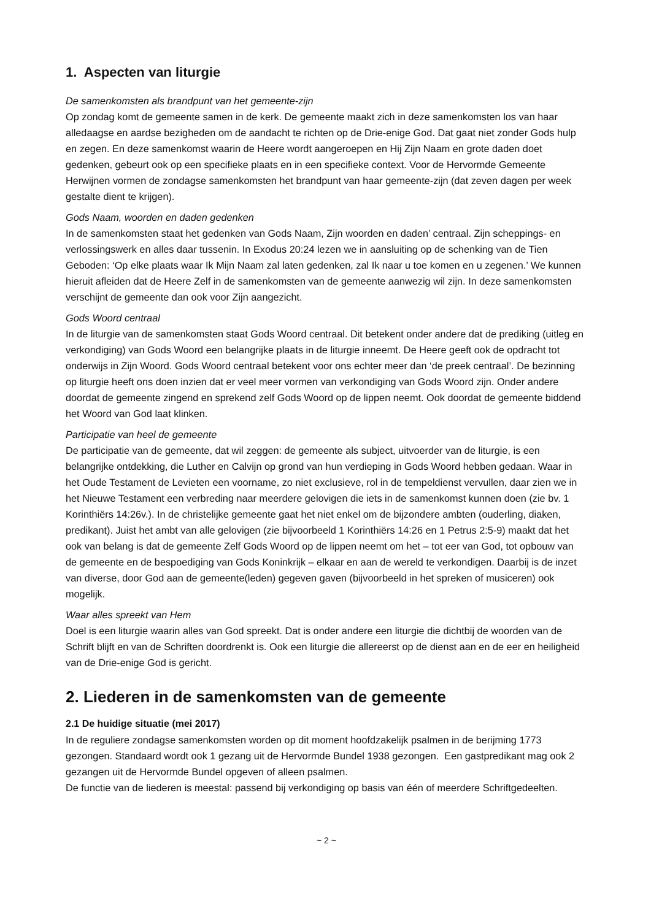1. Aspecten van liturgie
De samenkomsten als brandpunt van het gemeente-zijn
Op zondag komt de gemeente samen in de kerk. De gemeente maakt zich in deze samenkomsten los van haar alledaagse en aardse bezigheden om de aandacht te richten op de Drie-enige God. Dat gaat niet zonder Gods hulp en zegen. En deze samenkomst waarin de Heere wordt aangeroepen en Hij Zijn Naam en grote daden doet gedenken, gebeurt ook op een specifieke plaats en in een specifieke context. Voor de Hervormde Gemeente Herwijnen vormen de zondagse samenkomsten het brandpunt van haar gemeente-zijn (dat zeven dagen per week gestalte dient te krijgen).
Gods Naam, woorden en daden gedenken
In de samenkomsten staat het gedenken van Gods Naam, Zijn woorden en daden’ centraal. Zijn scheppings- en verlossingswerk en alles daar tussenin. In Exodus 20:24 lezen we in aansluiting op de schenking van de Tien Geboden: ‘Op elke plaats waar Ik Mijn Naam zal laten gedenken, zal Ik naar u toe komen en u zegenen.’ We kunnen hieruit afleiden dat de Heere Zelf in de samenkomsten van de gemeente aanwezig wil zijn. In deze samenkomsten verschijnt de gemeente dan ook voor Zijn aangezicht.
Gods Woord centraal
In de liturgie van de samenkomsten staat Gods Woord centraal. Dit betekent onder andere dat de prediking (uitleg en verkondiging) van Gods Woord een belangrijke plaats in de liturgie inneemt. De Heere geeft ook de opdracht tot onderwijs in Zijn Woord. Gods Woord centraal betekent voor ons echter meer dan ‘de preek centraal’. De bezinning op liturgie heeft ons doen inzien dat er veel meer vormen van verkondiging van Gods Woord zijn. Onder andere doordat de gemeente zingend en sprekend zelf Gods Woord op de lippen neemt. Ook doordat de gemeente biddend het Woord van God laat klinken.
Participatie van heel de gemeente
De participatie van de gemeente, dat wil zeggen: de gemeente als subject, uitvoerder van de liturgie, is een belangrijke ontdekking, die Luther en Calvijn op grond van hun verdieping in Gods Woord hebben gedaan. Waar in het Oude Testament de Levieten een voorname, zo niet exclusieve, rol in de tempeldienst vervullen, daar zien we in het Nieuwe Testament een verbreding naar meerdere gelovigen die iets in de samenkomst kunnen doen (zie bv. 1 Korinthiërs 14:26v.). In de christelijke gemeente gaat het niet enkel om de bijzondere ambten (ouderling, diaken, predikant). Juist het ambt van alle gelovigen (zie bijvoorbeeld 1 Korinthiërs 14:26 en 1 Petrus 2:5-9) maakt dat het ook van belang is dat de gemeente Zelf Gods Woord op de lippen neemt om het – tot eer van God, tot opbouw van de gemeente en de bespoediging van Gods Koninkrijk – elkaar en aan de wereld te verkondigen. Daarbij is de inzet van diverse, door God aan de gemeente(leden) gegeven gaven (bijvoorbeeld in het spreken of musiceren) ook mogelijk.
Waar alles spreekt van Hem
Doel is een liturgie waarin alles van God spreekt. Dat is onder andere een liturgie die dichtbij de woorden van de Schrift blijft en van de Schriften doordrenkt is. Ook een liturgie die allereerst op de dienst aan en de eer en heiligheid van de Drie-enige God is gericht.
2. Liederen in de samenkomsten van de gemeente
2.1 De huidige situatie (mei 2017)
In de reguliere zondagse samenkomsten worden op dit moment hoofdzakelijk psalmen in de berijming 1773 gezongen. Standaard wordt ook 1 gezang uit de Hervormde Bundel 1938 gezongen. Een gastpredikant mag ook 2 gezangen uit de Hervormde Bundel opgeven of alleen psalmen.
De functie van de liederen is meestal: passend bij verkondiging op basis van één of meerdere Schriftgedeelten.
~ 2 ~